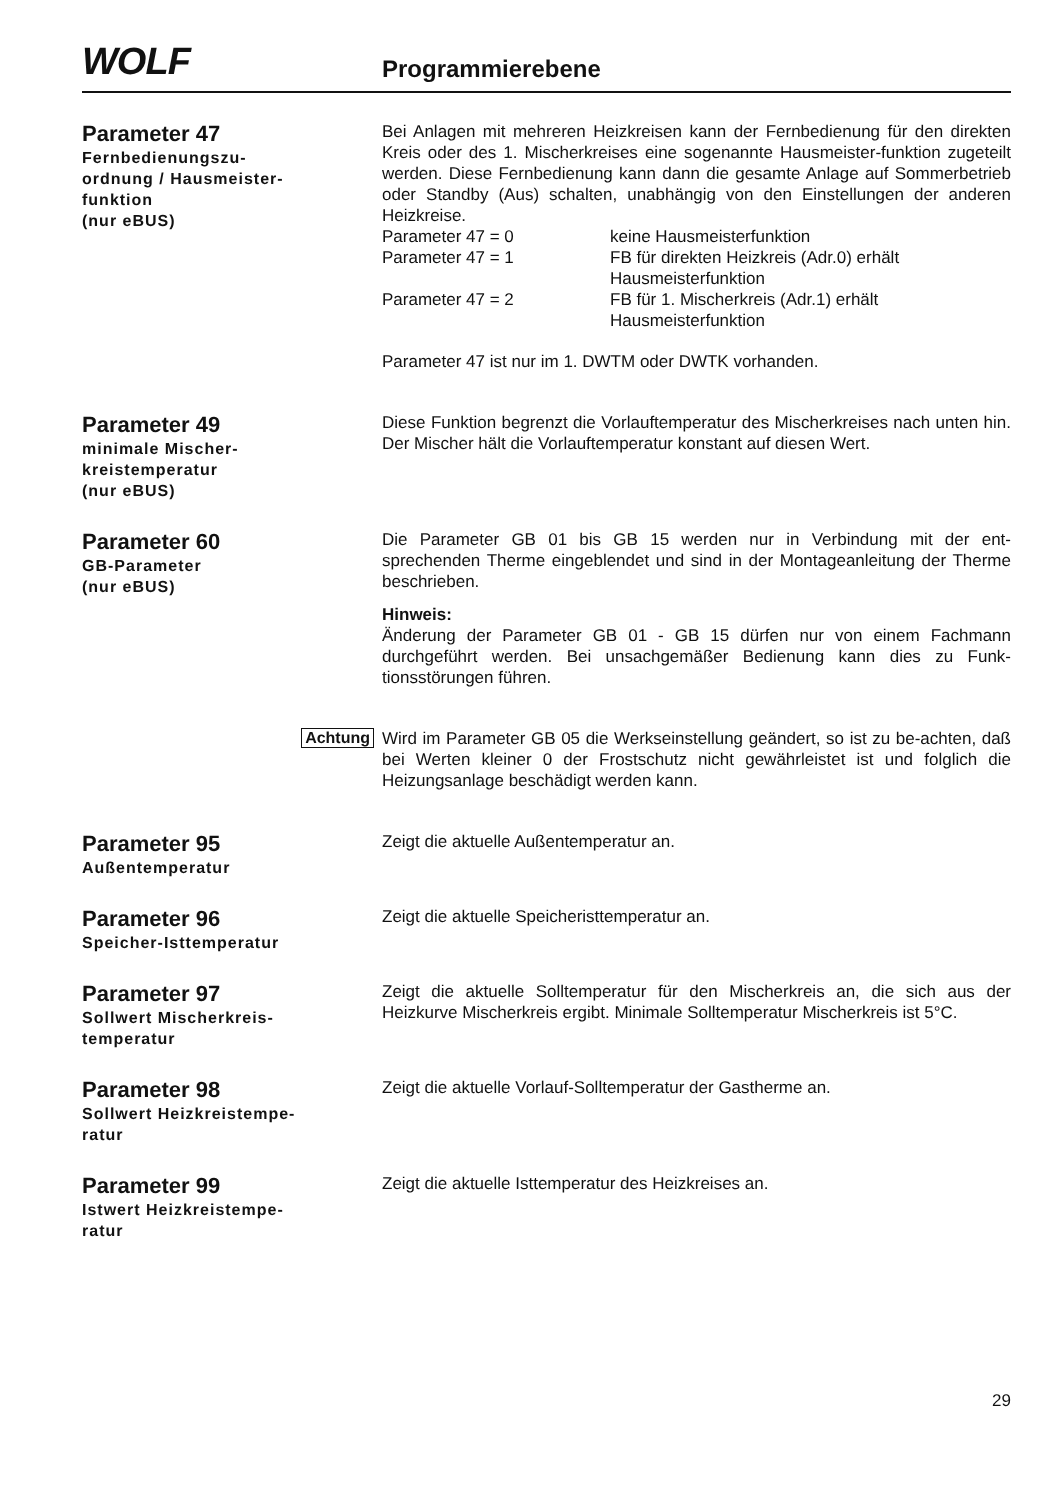WOLF
Programmierebene
Parameter 47
Fernbedienungszu-
ordnung / Hausmeister-
funktion
(nur eBUS)
Bei Anlagen mit mehreren Heizkreisen kann der Fernbedienung für den direkten Kreis oder des 1. Mischerkreises eine sogenannte Hausmeister-funktion zugeteilt werden. Diese Fernbedienung kann dann die gesamte Anlage auf Sommerbetrieb oder Standby (Aus) schalten, unabhängig von den Einstellungen der anderen Heizkreise.
| Parameter 47 = 0 | keine Hausmeisterfunktion |
| Parameter 47 = 1 | FB für direkten Heizkreis (Adr.0) erhält Hausmeisterfunktion |
| Parameter 47 = 2 | FB für 1. Mischerkreis (Adr.1) erhält Hausmeisterfunktion |
Parameter 47 ist nur im 1. DWTM oder DWTK vorhanden.
Parameter 49
minimale Mischer-
kreistemperatur
(nur eBUS)
Diese Funktion begrenzt die Vorlauftemperatur des Mischerkreises nach unten hin. Der Mischer hält die Vorlauftemperatur konstant auf diesen Wert.
Parameter 60
GB-Parameter
(nur eBUS)
Die Parameter GB 01 bis GB 15 werden nur in Verbindung mit der ent-sprechenden Therme eingeblendet und sind in der Montageanleitung der Therme beschrieben.
Hinweis:
Änderung der Parameter GB 01 - GB 15 dürfen nur von einem Fachmann durchgeführt werden. Bei unsachgemäßer Bedienung kann dies zu Funk-tionsstörungen führen.
Achtung
Wird im Parameter GB 05 die Werkseinstellung geändert, so ist zu be-achten, daß bei Werten kleiner 0 der Frostschutz nicht gewährleistet ist und folglich die Heizungsanlage beschädigt werden kann.
Parameter 95
Außentemperatur
Zeigt die aktuelle Außentemperatur an.
Parameter 96
Speicher-Isttemperatur
Zeigt die aktuelle Speicheristtemperatur an.
Parameter 97
Sollwert Mischerkreis-
temperatur
Zeigt die aktuelle Solltemperatur für den Mischerkreis an, die sich aus der Heizkurve Mischerkreis ergibt. Minimale Solltemperatur Mischerkreis ist 5°C.
Parameter 98
Sollwert Heizkreistempe-
ratur
Zeigt die aktuelle Vorlauf-Solltemperatur der Gastherme an.
Parameter 99
Istwert Heizkreistempe-
ratur
Zeigt die aktuelle Isttemperatur des Heizkreises an.
29